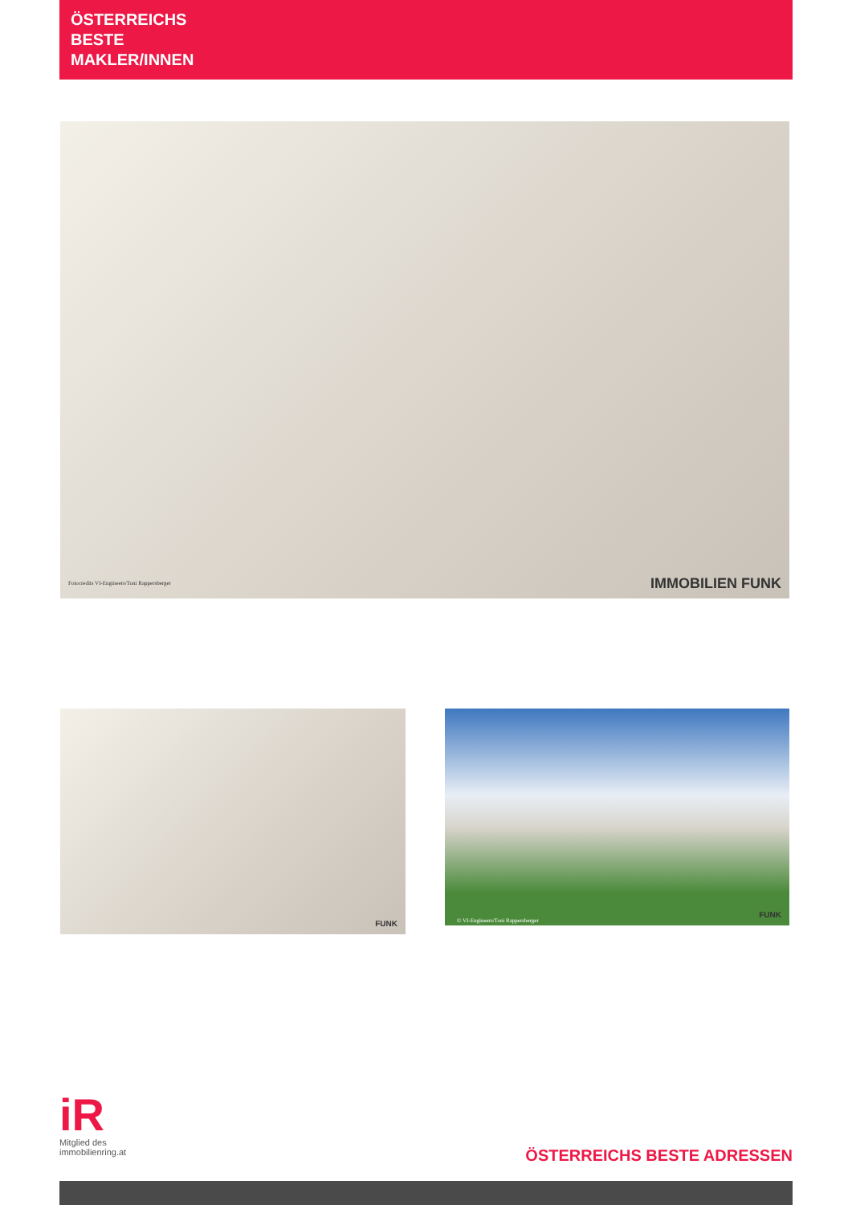ÖSTERREICHS
BESTE
MAKLER/INNEN
Fotocredits VI-Engineers/Toni Rappersberger
IMMOBILIEN FUNK
FUNK
© VI-Engineers/Toni Rappersberger
FUNK
iR
Mitglied des
immobilienring.at
ÖSTERREICHS BESTE ADRESSEN